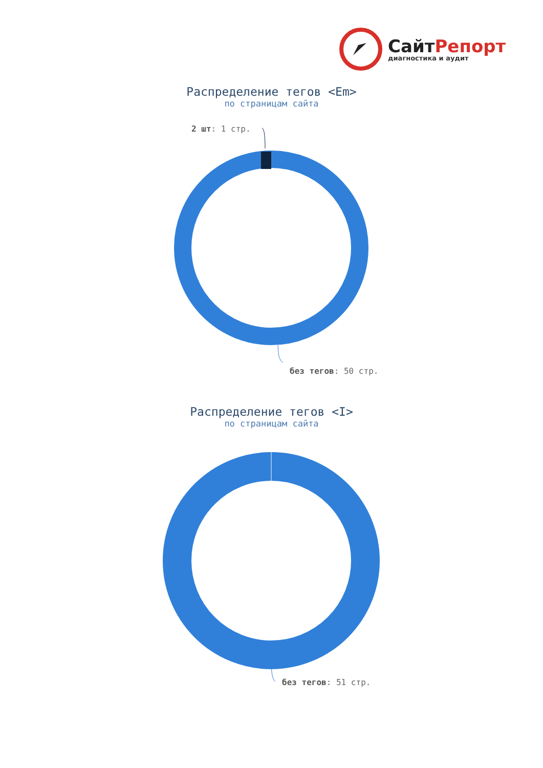СайтРепорт
диагностика и аудит
Распределение тегов <Em>
по страницам сайта
2 шт: 1 стр.
без тегов: 50 стр.
Распределение тегов <I>
по страницам сайта
без тегов: 51 стр.